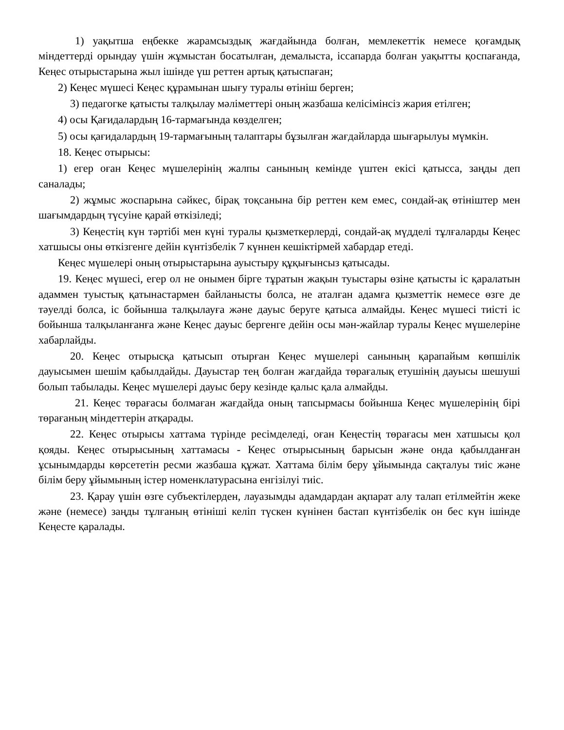1) уақытша еңбекке жарамсыздық жағдайында болған, мемлекеттік немесе қоғамдық міндеттерді орындау үшін жұмыстан босатылған, демалыста, іссапарда болған уақытты қоспағанда, Кеңес отырыстарына жыл ішінде үш реттен артық қатыспаған;
2) Кеңес мүшесі Кеңес құрамынан шығу туралы өтініш берген;
3) педагогке қатысты талқылау мәліметтері оның жазбаша келісімінсіз жария етілген;
4) осы Қағидалардың 16-тармағында көзделген;
5) осы қағидалардың 19-тармағының талаптары бұзылған жағдайларда шығарылуы мүмкін.
18. Кеңес отырысы:
1) егер оған Кеңес мүшелерінің жалпы санының кемінде үштен екісі қатысса, заңды деп саналады;
2) жұмыс жоспарына сәйкес, бірақ тоқсанына бір реттен кем емес, сондай-ақ өтініштер мен шағымдардың түсуіне қарай өткізіледі;
3) Кеңестің күн тәртібі мен күні туралы қызметкерлерді, сондай-ақ мүдделі тұлғаларды Кеңес хатшысы оны өткізгенге дейін күнтізбелік 7 күннен кешіктірмей хабардар етеді.
Кеңес мүшелері оның отырыстарына ауыстыру құқығынсыз қатысады.
19. Кеңес мүшесі, егер ол не онымен бірге тұратын жақын туыстары өзіне қатысты іс қаралатын адаммен туыстық қатынастармен байланысты болса, не аталған адамға қызметтік немесе өзге де тәуелді болса, іс бойынша талқылауға және дауыс беруге қатыса алмайды. Кеңес мүшесі тиісті іс бойынша талқыланғанға және Кеңес дауыс бергенге дейін осы мән-жайлар туралы Кеңес мүшелеріне хабарлайды.
20. Кеңес отырысқа қатысып отырған Кеңес мүшелері санының қарапайым көпшілік дауысымен шешім қабылдайды. Дауыстар тең болған жағдайда төрағалық етушінің дауысы шешуші болып табылады. Кеңес мүшелері дауыс беру кезінде қалыс қала алмайды.
21. Кеңес төрағасы болмаған жағдайда оның тапсырмасы бойынша Кеңес мүшелерінің бірі төрағаның міндеттерін атқарады.
22. Кеңес отырысы хаттама түрінде ресімделеді, оған Кеңестің төрағасы мен хатшысы қол қояды. Кеңес отырысының хаттамасы - Кеңес отырысының барысын және онда қабылданған ұсынымдарды көрсететін ресми жазбаша құжат. Хаттама білім беру ұйымында сақталуы тиіс және білім беру ұйымының істер номенклатурасына енгізілуі тиіс.
23. Қарау үшін өзге субъектілерден, лауазымды адамдардан ақпарат алу талап етілмейтін жеке және (немесе) заңды тұлғаның өтініші келіп түскен күнінен бастап күнтізбелік он бес күн ішінде Кеңесте қаралады.